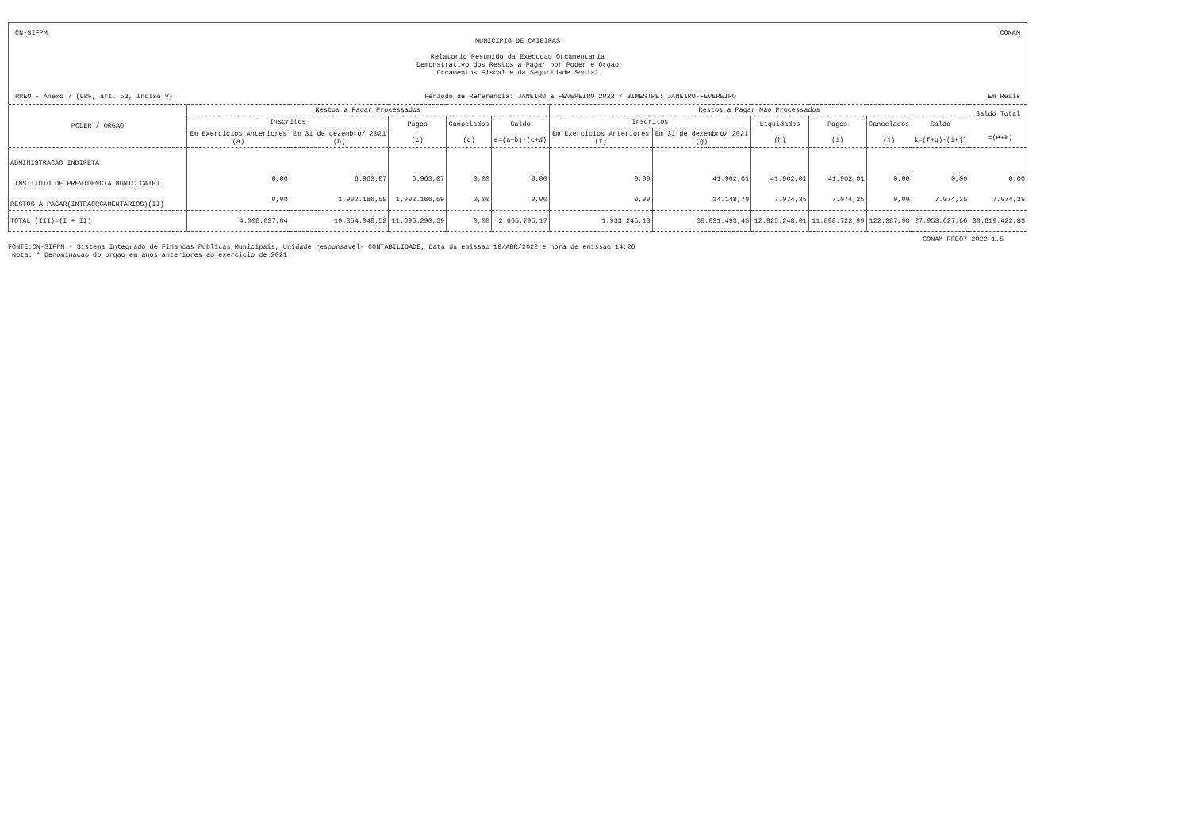CN-SIFPM CONAM
MUNICIPIO DE CAIEIRAS
Relatorio Resumido da Execucao Orcamentaria
Demonstrativo dos Restos a Pagar por Poder e Orgao
Orcamentos Fiscal e da Seguridade Social
RREO - Anexo 7 (LRF, art. 53, inciso V) Periodo de Referencia: JANEIRO a FEVEREIRO 2022 / BIMESTRE: JANEIRO-FEVEREIRO Em Reais
| PODER / ORGAO | Restos a Pagar Processados | | | | | Restos a Pagar Nao Processados | | | | | | Saldo Total L=(e+k) |
| --- | --- | --- | --- | --- | --- | --- | --- | --- | --- | --- | --- | --- |
| | Inscritos | | Pagos (c) | Cancelados (d) | Saldo e=(a+b)-(c+d) | Inscritos | | Liquidados (h) | Pagos (i) | Cancelados (j) | Saldo k=(f+g)-(i+j) | |
| | Em Exercicios Anteriores (a) | Em 31 de dezembro/ 2021 (b) | | | | Em Exercicios Anteriores (f) | Em 31 de dezembro/ 2021 (g) | | | | | |
| ADMINISTRACAO INDIRETA | | | | | | | | | | | | |
| INSTITUTO DE PREVIDENCIA MUNIC.CAIEI | 0,00 | 6.963,07 | 6.963,07 | 0,00 | 0,00 | 0,00 | 41.902,01 | 41.902,01 | 41.902,01 | 0,00 | 0,00 | 0,00 |
| RESTOS A PAGAR(INTRAORCAMENTARIOS)(II) | 0,00 | 1.902.166,59 | 1.902.166,59 | 0,00 | 0,00 | 0,00 | 14.148,70 | 7.074,35 | 7.074,35 | 0,00 | 7.074,35 | 7.074,35 |
| TOTAL (III)=(I + II) | 4.008.037,04 | 10.354.048,52 | 11.696.290,39 | 0,00 | 2.665.795,17 | 1.933.245,18 | 38.031.493,45 | 12.925.248,01 | 11.888.722,99 | 122.387,98 | 27.953.627,66 | 30.619.422,83 |
CONAM-RREO7-2022-1.5
FONTE:CN-SIFPM - Sistema Integrado de Financas Publicas Municipais, Unidade responsavel- CONTABILIDADE, Data da emissao 19/ABR/2022 e hora de emissao 14:26
Nota: * Denominacao do orgao em anos anteriores ao exercicio de 2021